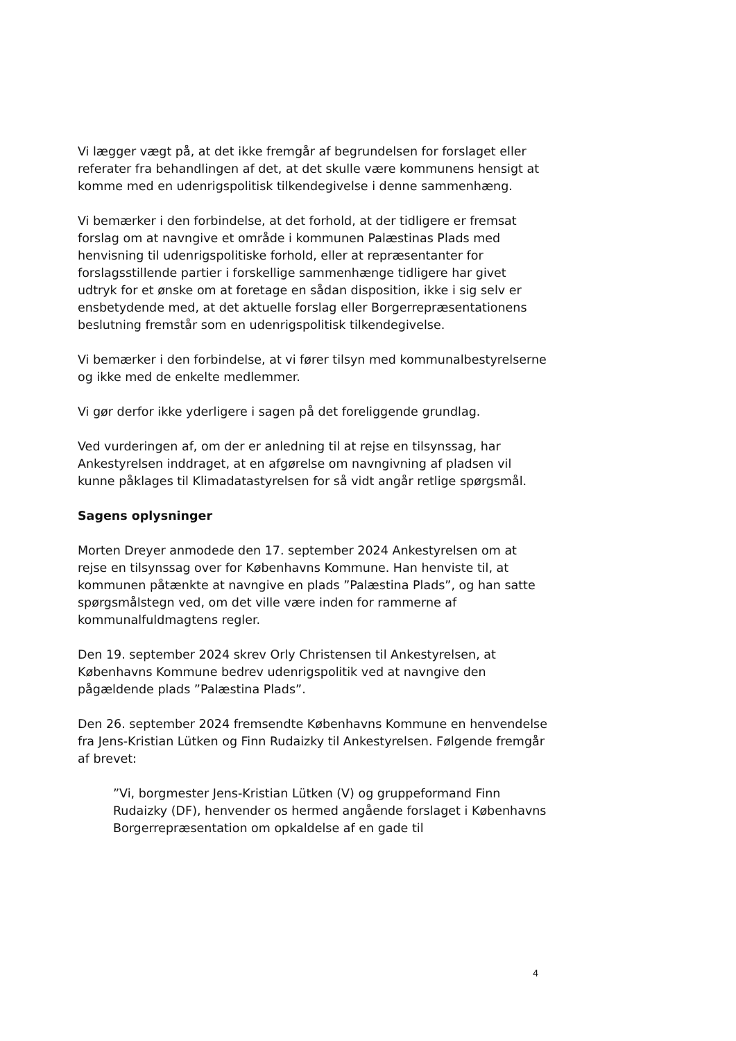Vi lægger vægt på, at det ikke fremgår af begrundelsen for forslaget eller referater fra behandlingen af det, at det skulle være kommunens hensigt at komme med en udenrigspolitisk tilkendegivelse i denne sammenhæng.
Vi bemærker i den forbindelse, at det forhold, at der tidligere er fremsat forslag om at navngive et område i kommunen Palæstinas Plads med henvisning til udenrigspolitiske forhold, eller at repræsentanter for forslagsstillende partier i forskellige sammenhænge tidligere har givet udtryk for et ønske om at foretage en sådan disposition, ikke i sig selv er ensbetydende med, at det aktuelle forslag eller Borgerrepræsentationens beslutning fremstår som en udenrigspolitisk tilkendegivelse.
Vi bemærker i den forbindelse, at vi fører tilsyn med kommunalbestyrelserne og ikke med de enkelte medlemmer.
Vi gør derfor ikke yderligere i sagen på det foreliggende grundlag.
Ved vurderingen af, om der er anledning til at rejse en tilsynssag, har Ankestyrelsen inddraget, at en afgørelse om navngivning af pladsen vil kunne påklages til Klimadatastyrelsen for så vidt angår retlige spørgsmål.
Sagens oplysninger
Morten Dreyer anmodede den 17. september 2024 Ankestyrelsen om at rejse en tilsynssag over for Københavns Kommune. Han henviste til, at kommunen påtænkte at navngive en plads ”Palæstina Plads”, og han satte spørgsmålstegn ved, om det ville være inden for rammerne af kommunalfuldmagtens regler.
Den 19. september 2024 skrev Orly Christensen til Ankestyrelsen, at Københavns Kommune bedrev udenrigspolitik ved at navngive den pågældende plads ”Palæstina Plads”.
Den 26. september 2024 fremsendte Københavns Kommune en henvendelse fra Jens-Kristian Lütken og Finn Rudaizky til Ankestyrelsen. Følgende fremgår af brevet:
”Vi, borgmester Jens-Kristian Lütken (V) og gruppeformand Finn Rudaizky (DF), henvender os hermed angående forslaget i Københavns Borgerrepræsentation om opkaldelse af en gade til
4